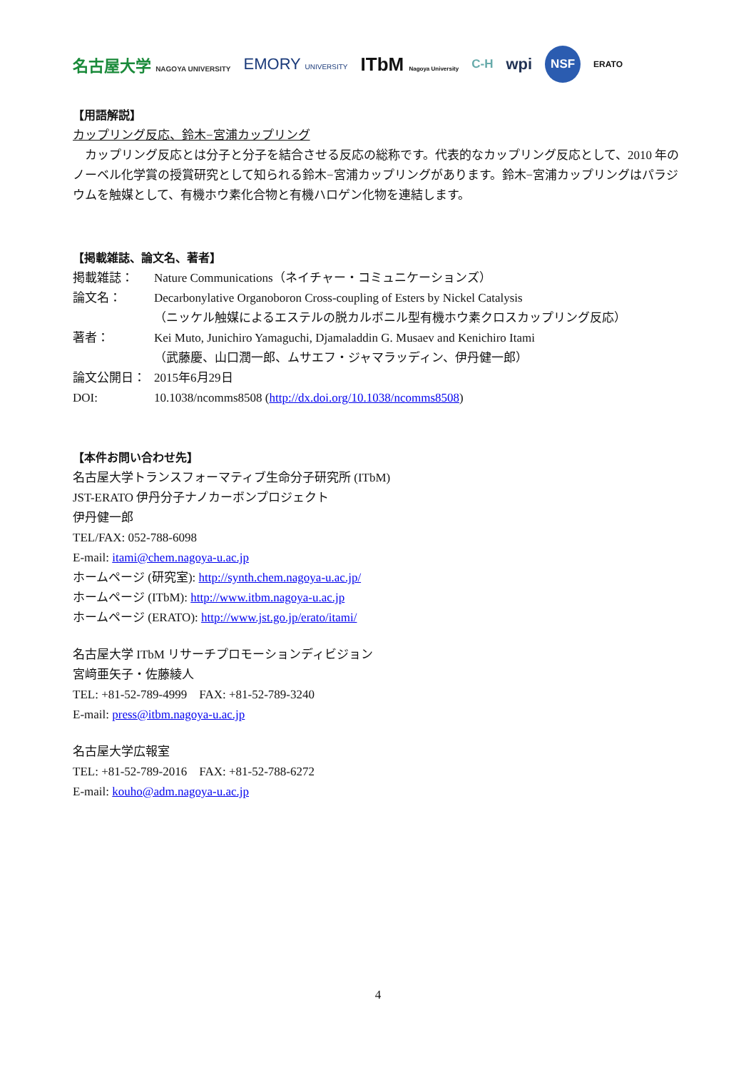名古屋大学 NAGOYA UNIVERSITY EMORY UNIVERSITY ITbM Nagoya University C-H wpi NSF ERATO
【用語解説】
カップリング反応、鈴木−宮浦カップリング
　カップリング反応とは分子と分子を結合させる反応の総称です。代表的なカップリング反応として、2010 年のノーベル化学賞の授賞研究として知られる鈴木−宮浦カップリングがあります。鈴木−宮浦カップリングはパラジウムを触媒として、有機ホウ素化合物と有機ハロゲン化物を連結します。
【掲載雑誌、論文名、著者】
| 掲載雑誌： | Nature Communications（ネイチャー・コミュニケーションズ） |
| 論文名： | Decarbonylative Organoboron Cross-coupling of Esters by Nickel Catalysis （ニッケル触媒によるエステルの脱カルボニル型有機ホウ素クロスカップリング反応） |
| 著者： | Kei Muto, Junichiro Yamaguchi, Djamaladdin G. Musaev and Kenichiro Itami （武藤慶、山口潤一郎、ムサエフ・ジャマラッディン、伊丹健一郎） |
| 論文公開日： | 2015年6月29日 |
| DOI: | 10.1038/ncomms8508 ( http://dx.doi.org/10.1038/ncomms8508 ) |
【本件お問い合わせ先】
名古屋大学トランスフォーマティブ生命分子研究所 (ITbM)
JST-ERATO 伊丹分子ナノカーボンプロジェクト
伊丹健一郎
TEL/FAX: 052-788-6098
E-mail: itami@chem.nagoya-u.ac.jp
ホームページ (研究室): http://synth.chem.nagoya-u.ac.jp/
ホームページ (ITbM): http://www.itbm.nagoya-u.ac.jp
ホームページ (ERATO): http://www.jst.go.jp/erato/itami/
名古屋大学 ITbM リサーチプロモーションディビジョン
宮﨑亜矢子・佐藤綾人
TEL: +81-52-789-4999　FAX: +81-52-789-3240
E-mail: press@itbm.nagoya-u.ac.jp
名古屋大学広報室
TEL: +81-52-789-2016　FAX: +81-52-788-6272
E-mail: kouho@adm.nagoya-u.ac.jp
4